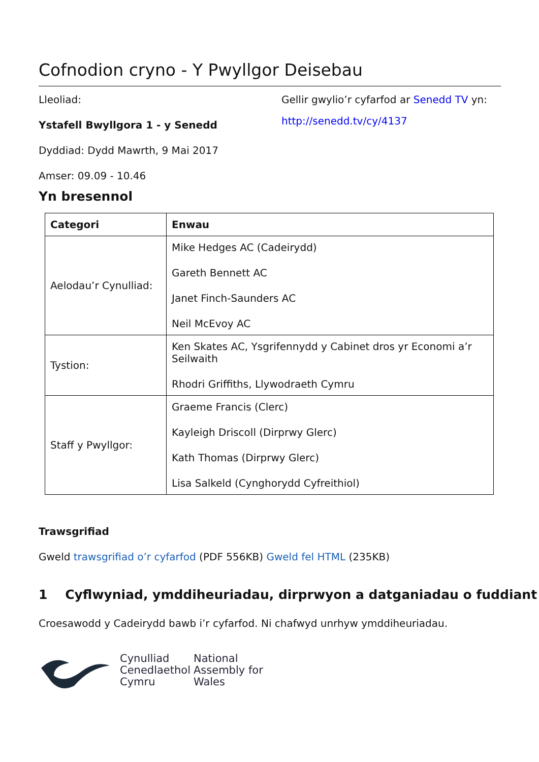Cofnodion cryno - Y Pwyllgor Deisebau
Lleoliad:
Ystafell Bwyllgora 1 - y Senedd
Dyddiad: Dydd Mawrth, 9 Mai 2017
Amser: 09.09 - 10.46
Gellir gwylio’r cyfarfod ar Senedd TV yn:
http://senedd.tv/cy/4137
Yn bresennol
| Categori | Enwau |
| --- | --- |
| Aelodau’r Cynulliad: | Mike Hedges AC (Cadeirydd) Gareth Bennett AC Janet Finch-Saunders AC Neil McEvoy AC |
| Tystion: | Ken Skates AC, Ysgrifennydd y Cabinet dros yr Economi a’r Seilwaith Rhodri Griffiths, Llywodraeth Cymru |
| Staff y Pwyllgor: | Graeme Francis (Clerc) Kayleigh Driscoll (Dirprwy Glerc) Kath Thomas (Dirprwy Glerc) Lisa Salkeld (Cynghorydd Cyfreithiol) |
Trawsgrifiad
Gweld trawsgrifiad o’r cyfarfod (PDF 556KB) Gweld fel HTML (235KB)
1 Cyflwyniad, ymddiheuriadau, dirprwyon a datganiadau o fuddiant
Croesawodd y Cadeirydd bawb i’r cyfarfod. Ni chafwyd unrhyw ymddiheuriadau.
Cynulliad
Cenedlaethol
Cymru
National
Assembly for
Wales